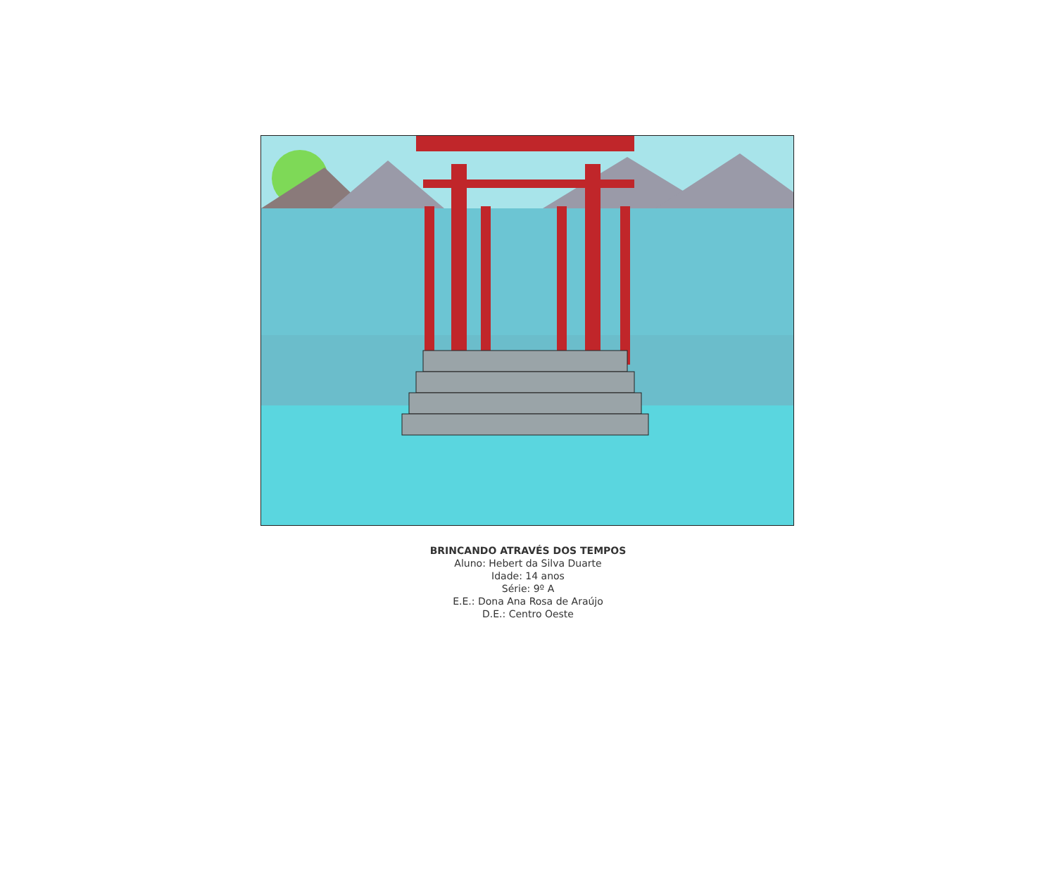BRINCANDO ATRAVÉS DOS TEMPOS
Aluno: Hebert da Silva Duarte
Idade: 14 anos
Série: 9º A
E.E.: Dona Ana Rosa de Araújo
D.E.: Centro Oeste